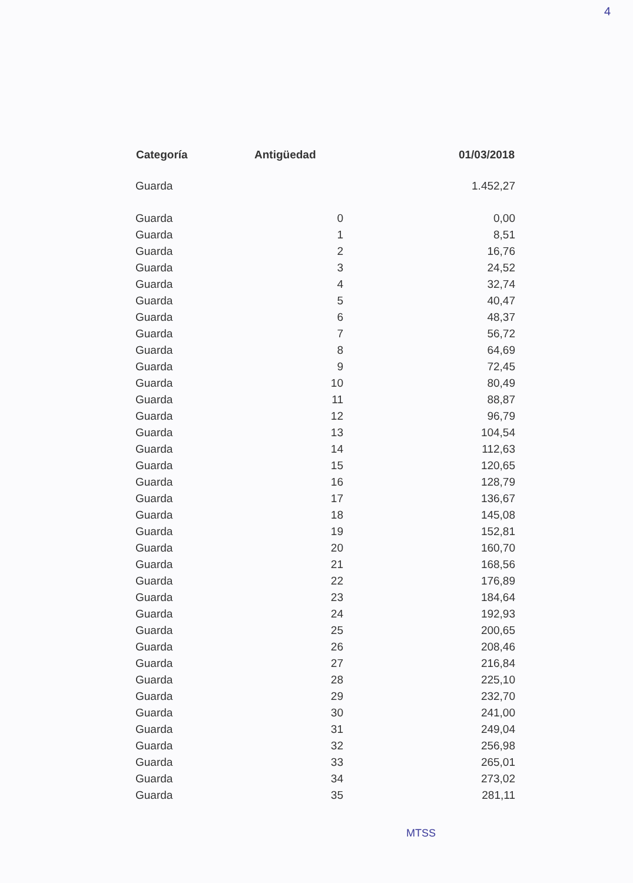4
| Categoría | Antigüedad | 01/03/2018 |
| --- | --- | --- |
| Guarda | | 1.452,27 |
| Guarda | 0 | 0,00 |
| Guarda | 1 | 8,51 |
| Guarda | 2 | 16,76 |
| Guarda | 3 | 24,52 |
| Guarda | 4 | 32,74 |
| Guarda | 5 | 40,47 |
| Guarda | 6 | 48,37 |
| Guarda | 7 | 56,72 |
| Guarda | 8 | 64,69 |
| Guarda | 9 | 72,45 |
| Guarda | 10 | 80,49 |
| Guarda | 11 | 88,87 |
| Guarda | 12 | 96,79 |
| Guarda | 13 | 104,54 |
| Guarda | 14 | 112,63 |
| Guarda | 15 | 120,65 |
| Guarda | 16 | 128,79 |
| Guarda | 17 | 136,67 |
| Guarda | 18 | 145,08 |
| Guarda | 19 | 152,81 |
| Guarda | 20 | 160,70 |
| Guarda | 21 | 168,56 |
| Guarda | 22 | 176,89 |
| Guarda | 23 | 184,64 |
| Guarda | 24 | 192,93 |
| Guarda | 25 | 200,65 |
| Guarda | 26 | 208,46 |
| Guarda | 27 | 216,84 |
| Guarda | 28 | 225,10 |
| Guarda | 29 | 232,70 |
| Guarda | 30 | 241,00 |
| Guarda | 31 | 249,04 |
| Guarda | 32 | 256,98 |
| Guarda | 33 | 265,01 |
| Guarda | 34 | 273,02 |
| Guarda | 35 | 281,11 |
MTSS